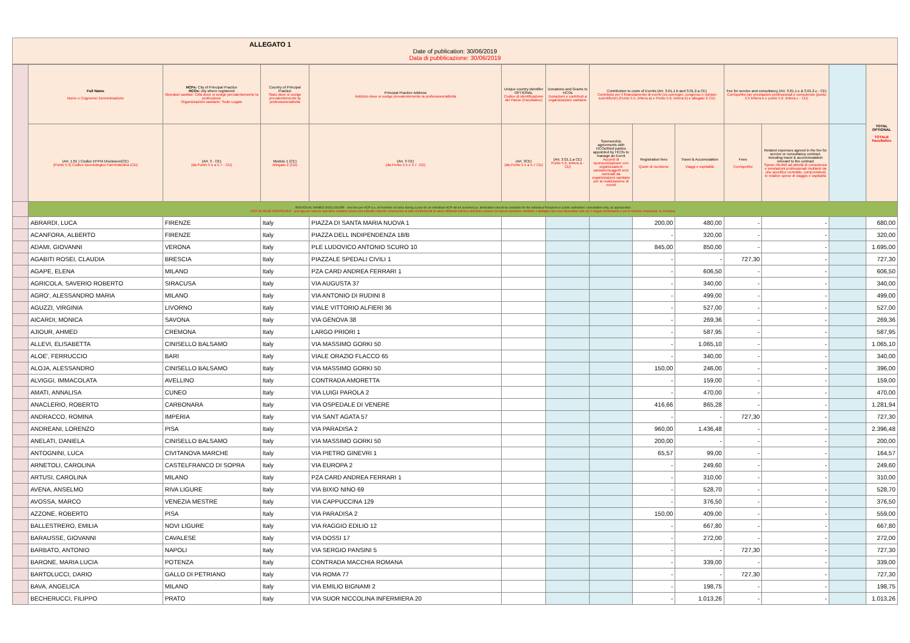ALLEGATO 1
Date of publication: 30/06/2019
Data di pubblicazione: 30/06/2019
| | Full Name Nome e Cognome/ Denominazione | HCPs: City of Principal Practice HCOs: city where registered Operatori sanitari: Città dove si svolge prevalentemente la professione Organizzazioni sanitarie: Sede Legale | Country of Principal Practice Stato dove si svolge prevalentemente la professione/attività | Principal Practice Address Indirizzo dove si svolge prevalentemente la professione/attività | Unique country identifier OPTIONAL Codice di identificazione del Paese (Facoltativo) | Donations and Grants to HCOs Donazioni e contributi a organizzazioni sanitarie | Contribution to costs of Events (Art. 3.01.1.b and 3.01.2.a CE) Contributo per il finanziamento di eventi (es.convegni, congressi e riunioni scientifiche) (Punto 5.5, lettera a) e Punto 5.6, lettera b) e allegato 2 CD) | | | Fee for service and consultancy (Art. 3.01.1.c & 3.01.2.c - CE) Corrispettivi per prestazioni professionali e consulenze (punto 5.5 lettera b e punto 5.6, lettera c - CD) | | | TOTAL OPTIONAL TOTALE Facoltativo |
| --- | --- | --- | --- | --- | --- | --- | --- | --- | --- | --- | --- | --- | --- |
| | (Art. 1.01 ) Codice EFPIA Disclosure(CE) (Punto 5.3) Codice Deontologico Farmindustria (CD) | (Art. 3 - CE) (da Punto 5.5 a 5.7 - CD) | Modulo 1 (CE) Allegato 2 (CD) | (Art. 3 CE) (da Punto 5.5 e 5.7 -CD) | (Art. 3CE) (da Punto 5.5 a 5.7 CD) | (Art. 3.01.1.a CE) Punto 5.6, lettera a - CD) | Sponsorship agreements with HCOs/third parties appointed by HCOs to manage an Event Accordi di sponsorizzazione con organizzazioni sanitarie/soggetti terzi nominati da organizzazioni sanitarie per la realizzazione di eventi | Registration fees Quote di iscrizione | Travel & Accomodation Viaggi e ospitalità | Fees Corrispettivi | Related expenses agreed in the fee for service or consultancy contract, including travel & accommodation relevant to the contract Spese riferibili ad attività di consulenza e prestazioni professionali risultanti da uno specifico contratto, comprendenti le relative spese di viaggio e ospitalità | | |
| | INDIVIDUAL NAMED DISCLOSURE - one line per HCP (i.e. all transfers of value during a year for an individual HCP will be summed up: itemization should be available for the Individual Recipient or public authorities' consultation only, as appropriate) DATI SU BASE INDIVIDUALE - una riga per ciascun operatore sanitario (ossia sarà indicato l'importo complessivo di tutti i trasferimenti di valore effettuati nell'arco dell'anno a favore di ciascun operatore sanitario: il dettaglio sarà reso disponibile solo per il singolo Destinatario o per le Autorità competenti, su richiesta) | | | | | | | | | | | | |
| | ABRARDI, LUCA | FIRENZE | Italy | PIAZZA DI SANTA MARIA NUOVA 1 | | | | 200,00 | 480,00 | - | - | | 680,00 |
| | ACANFORA, ALBERTO | FIRENZE | Italy | PIAZZA DELL INDIPENDENZA 18/B | | | | - | 320,00 | - | - | | 320,00 |
| | ADAMI, GIOVANNI | VERONA | Italy | PLE LUDOVICO ANTONIO SCURO 10 | | | | 845,00 | 850,00 | - | - | | 1.695,00 |
| | AGABITI ROSEI, CLAUDIA | BRESCIA | Italy | PIAZZALE SPEDALI CIVILI 1 | | | | - | - | 727,30 | - | | 727,30 |
| | AGAPE, ELENA | MILANO | Italy | PZA CARD ANDREA FERRARI 1 | | | | - | 606,50 | - | - | | 606,50 |
| | AGRICOLA, SAVERIO ROBERTO | SIRACUSA | Italy | VIA AUGUSTA 37 | | | | - | 340,00 | - | - | | 340,00 |
| | AGRO', ALESSANDRO MARIA | MILANO | Italy | VIA ANTONIO DI RUDINI 8 | | | | - | 499,00 | - | - | | 499,00 |
| | AGUZZI, VIRGINIA | LIVORNO | Italy | VIALE VITTORIO ALFIERI 36 | | | | - | 527,00 | - | - | | 527,00 |
| | AICARDI, MONICA | SAVONA | Italy | VIA GENOVA 38 | | | | - | 269,36 | - | - | | 269,36 |
| | AJIOUR, AHMED | CREMONA | Italy | LARGO PRIORI 1 | | | | - | 587,95 | - | - | | 587,95 |
| | ALLEVI, ELISABETTA | CINISELLO BALSAMO | Italy | VIA MASSIMO GORKI 50 | | | | - | 1.065,10 | - | - | | 1.065,10 |
| | ALOE', FERRUCCIO | BARI | Italy | VIALE ORAZIO FLACCO 65 | | | | - | 340,00 | - | - | | 340,00 |
| | ALOJA, ALESSANDRO | CINISELLO BALSAMO | Italy | VIA MASSIMO GORKI 50 | | | | 150,00 | 246,00 | - | - | | 396,00 |
| | ALVIGGI, IMMACOLATA | AVELLINO | Italy | CONTRADA AMORETTA | | | | - | 159,00 | - | - | | 159,00 |
| | AMATI, ANNALISA | CUNEO | Italy | VIA LUIGI PAROLA 2 | | | | - | 470,00 | - | - | | 470,00 |
| | ANACLERIO, ROBERTO | CARBONARA | Italy | VIA OSPEDALE DI VENERE | | | | 416,66 | 865,28 | - | - | | 1.281,94 |
| | ANDRACCO, ROMINA | IMPERIA | Italy | VIA SANT AGATA 57 | | | | - | - | 727,30 | - | | 727,30 |
| | ANDREANI, LORENZO | PISA | Italy | VIA PARADISA 2 | | | | 960,00 | 1.436,48 | - | - | | 2.396,48 |
| | ANELATI, DANIELA | CINISELLO BALSAMO | Italy | VIA MASSIMO GORKI 50 | | | | 200,00 | - | - | - | | 200,00 |
| | ANTOGNINI, LUCA | CIVITANOVA MARCHE | Italy | VIA PIETRO GINEVRI 1 | | | | 65,57 | 99,00 | - | - | | 164,57 |
| | ARNETOLI, CAROLINA | CASTELFRANCO DI SOPRA | Italy | VIA EUROPA 2 | | | | - | 249,60 | - | - | | 249,60 |
| | ARTUSI, CAROLINA | MILANO | Italy | PZA CARD ANDREA FERRARI 1 | | | | - | 310,00 | - | - | | 310,00 |
| | AVENA, ANSELMO | RIVA LIGURE | Italy | VIA BIXIO NINO 69 | | | | - | 528,70 | - | - | | 528,70 |
| | AVOSSA, MARCO | VENEZIA MESTRE | Italy | VIA CAPPUCCINA 129 | | | | - | 376,50 | - | - | | 376,50 |
| | AZZONE, ROBERTO | PISA | Italy | VIA PARADISA 2 | | | | 150,00 | 409,00 | - | - | | 559,00 |
| | BALLESTRERO, EMILIA | NOVI LIGURE | Italy | VIA RAGGIO EDILIO 12 | | | | - | 667,80 | - | - | | 667,80 |
| | BARAUSSE, GIOVANNI | CAVALESE | Italy | VIA DOSSI 17 | | | | - | 272,00 | - | - | | 272,00 |
| | BARBATO, ANTONIO | NAPOLI | Italy | VIA SERGIO PANSINI 5 | | | | - | - | 727,30 | - | | 727,30 |
| | BARONE, MARIA LUCIA | POTENZA | Italy | CONTRADA MACCHIA ROMANA | | | | - | 339,00 | - | - | | 339,00 |
| | BARTOLUCCI, DARIO | GALLO DI PETRIANO | Italy | VIA ROMA 77 | | | | - | - | 727,30 | - | | 727,30 |
| | BAVA, ANGELICA | MILANO | Italy | VIA EMILIO BIGNAMI 2 | | | | - | 198,75 | - | - | | 198,75 |
| | BECHERUCCI, FILIPPO | PRATO | Italy | VIA SUOR NICCOLINA INFERMIERA 20 | | | | - | 1.013,26 | - | - | | 1.013,26 |